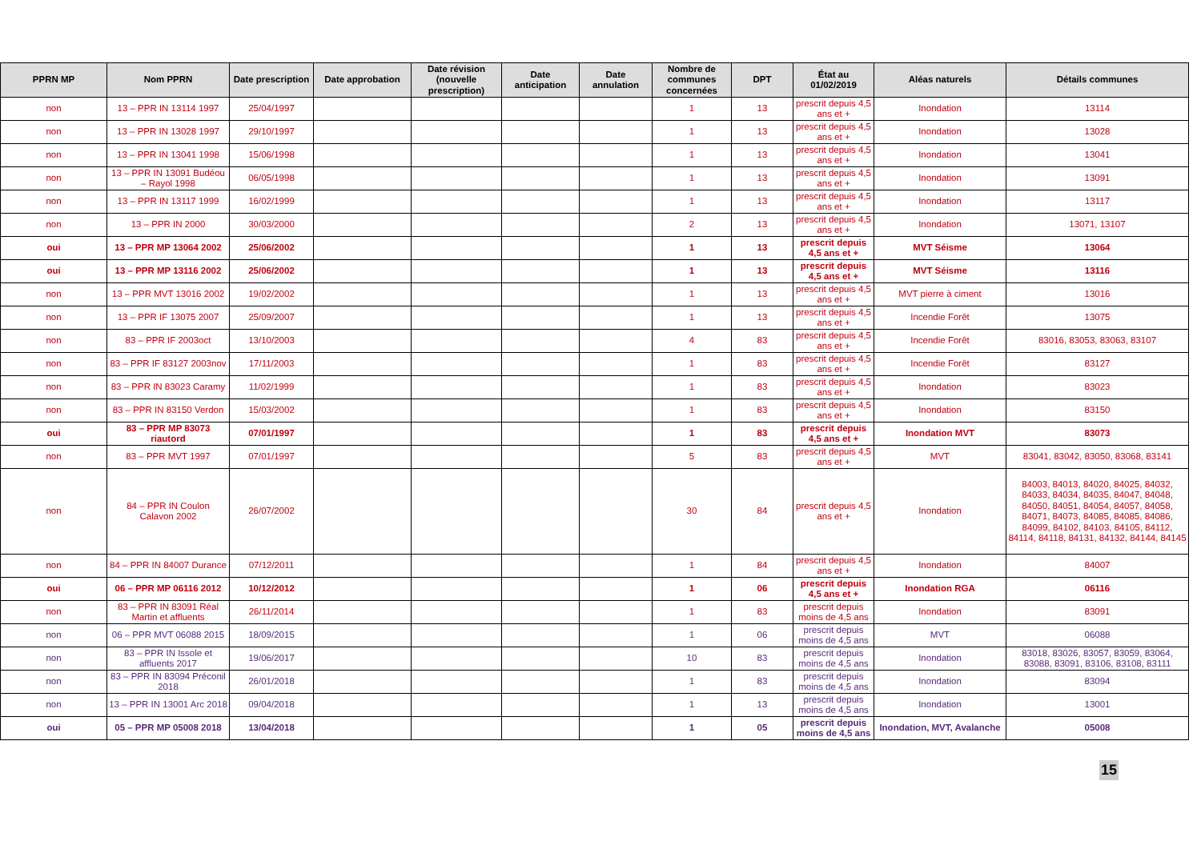| PPRN MP | Nom PPRN | Date prescription | Date approbation | Date révision (nouvelle prescription) | Date anticipation | Date annulation | Nombre de communes concernées | DPT | État au 01/02/2019 | Aléas naturels | Détails communes |
| --- | --- | --- | --- | --- | --- | --- | --- | --- | --- | --- | --- |
| non | 13 – PPR IN 13114 1997 | 25/04/1997 | | | | | 1 | 13 | prescrit depuis 4,5 ans et + | Inondation | 13114 |
| non | 13 – PPR IN 13028 1997 | 29/10/1997 | | | | | 1 | 13 | prescrit depuis 4,5 ans et + | Inondation | 13028 |
| non | 13 – PPR IN 13041 1998 | 15/06/1998 | | | | | 1 | 13 | prescrit depuis 4,5 ans et + | Inondation | 13041 |
| non | 13 – PPR IN 13091 Budéou – Rayol 1998 | 06/05/1998 | | | | | 1 | 13 | prescrit depuis 4,5 ans et + | Inondation | 13091 |
| non | 13 – PPR IN 13117 1999 | 16/02/1999 | | | | | 1 | 13 | prescrit depuis 4,5 ans et + | Inondation | 13117 |
| non | 13 – PPR IN 2000 | 30/03/2000 | | | | | 2 | 13 | prescrit depuis 4,5 ans et + | Inondation | 13071, 13107 |
| oui | 13 – PPR MP 13064 2002 | 25/06/2002 | | | | | 1 | 13 | prescrit depuis 4,5 ans et + | MVT Séisme | 13064 |
| oui | 13 – PPR MP 13116 2002 | 25/06/2002 | | | | | 1 | 13 | prescrit depuis 4,5 ans et + | MVT Séisme | 13116 |
| non | 13 – PPR MVT 13016 2002 | 19/02/2002 | | | | | 1 | 13 | prescrit depuis 4,5 ans et + | MVT pierre à ciment | 13016 |
| non | 13 – PPR IF 13075 2007 | 25/09/2007 | | | | | 1 | 13 | prescrit depuis 4,5 ans et + | Incendie Forêt | 13075 |
| non | 83 – PPR IF 2003oct | 13/10/2003 | | | | | 4 | 83 | prescrit depuis 4,5 ans et + | Incendie Forêt | 83016, 83053, 83063, 83107 |
| non | 83 – PPR IF 83127 2003nov | 17/11/2003 | | | | | 1 | 83 | prescrit depuis 4,5 ans et + | Incendie Forêt | 83127 |
| non | 83 – PPR IN 83023 Caramy | 11/02/1999 | | | | | 1 | 83 | prescrit depuis 4,5 ans et + | Inondation | 83023 |
| non | 83 – PPR IN 83150 Verdon | 15/03/2002 | | | | | 1 | 83 | prescrit depuis 4,5 ans et + | Inondation | 83150 |
| oui | 83 – PPR MP 83073 riautord | 07/01/1997 | | | | | 1 | 83 | prescrit depuis 4,5 ans et + | Inondation MVT | 83073 |
| non | 83 – PPR MVT 1997 | 07/01/1997 | | | | | 5 | 83 | prescrit depuis 4,5 ans et + | MVT | 83041, 83042, 83050, 83068, 83141 |
| non | 84 – PPR IN Coulon Calavon 2002 | 26/07/2002 | | | | | 30 | 84 | prescrit depuis 4,5 ans et + | Inondation | 84003, 84013, 84020, 84025, 84032, 84033, 84034, 84035, 84047, 84048, 84050, 84051, 84054, 84057, 84058, 84071, 84073, 84085, 84085, 84086, 84099, 84102, 84103, 84105, 84112, 84114, 84118, 84131, 84132, 84144, 84145 |
| non | 84 – PPR IN 84007 Durance | 07/12/2011 | | | | | 1 | 84 | prescrit depuis 4,5 ans et + | Inondation | 84007 |
| oui | 06 – PPR MP 06116 2012 | 10/12/2012 | | | | | 1 | 06 | prescrit depuis 4,5 ans et + | Inondation RGA | 06116 |
| non | 83 – PPR IN 83091 Réal Martin et affluents | 26/11/2014 | | | | | 1 | 83 | prescrit depuis moins de 4,5 ans | Inondation | 83091 |
| non | 06 – PPR MVT 06088 2015 | 18/09/2015 | | | | | 1 | 06 | prescrit depuis moins de 4,5 ans | MVT | 06088 |
| non | 83 – PPR IN Issole et affluents 2017 | 19/06/2017 | | | | | 10 | 83 | prescrit depuis moins de 4,5 ans | Inondation | 83018, 83026, 83057, 83059, 83064, 83088, 83091, 83106, 83108, 83111 |
| non | 83 – PPR IN 83094 Préconil 2018 | 26/01/2018 | | | | | 1 | 83 | prescrit depuis moins de 4,5 ans | Inondation | 83094 |
| non | 13 – PPR IN 13001 Arc 2018 | 09/04/2018 | | | | | 1 | 13 | prescrit depuis moins de 4,5 ans | Inondation | 13001 |
| oui | 05 – PPR MP 05008 2018 | 13/04/2018 | | | | | 1 | 05 | prescrit depuis moins de 4,5 ans | Inondation, MVT, Avalanche | 05008 |
15